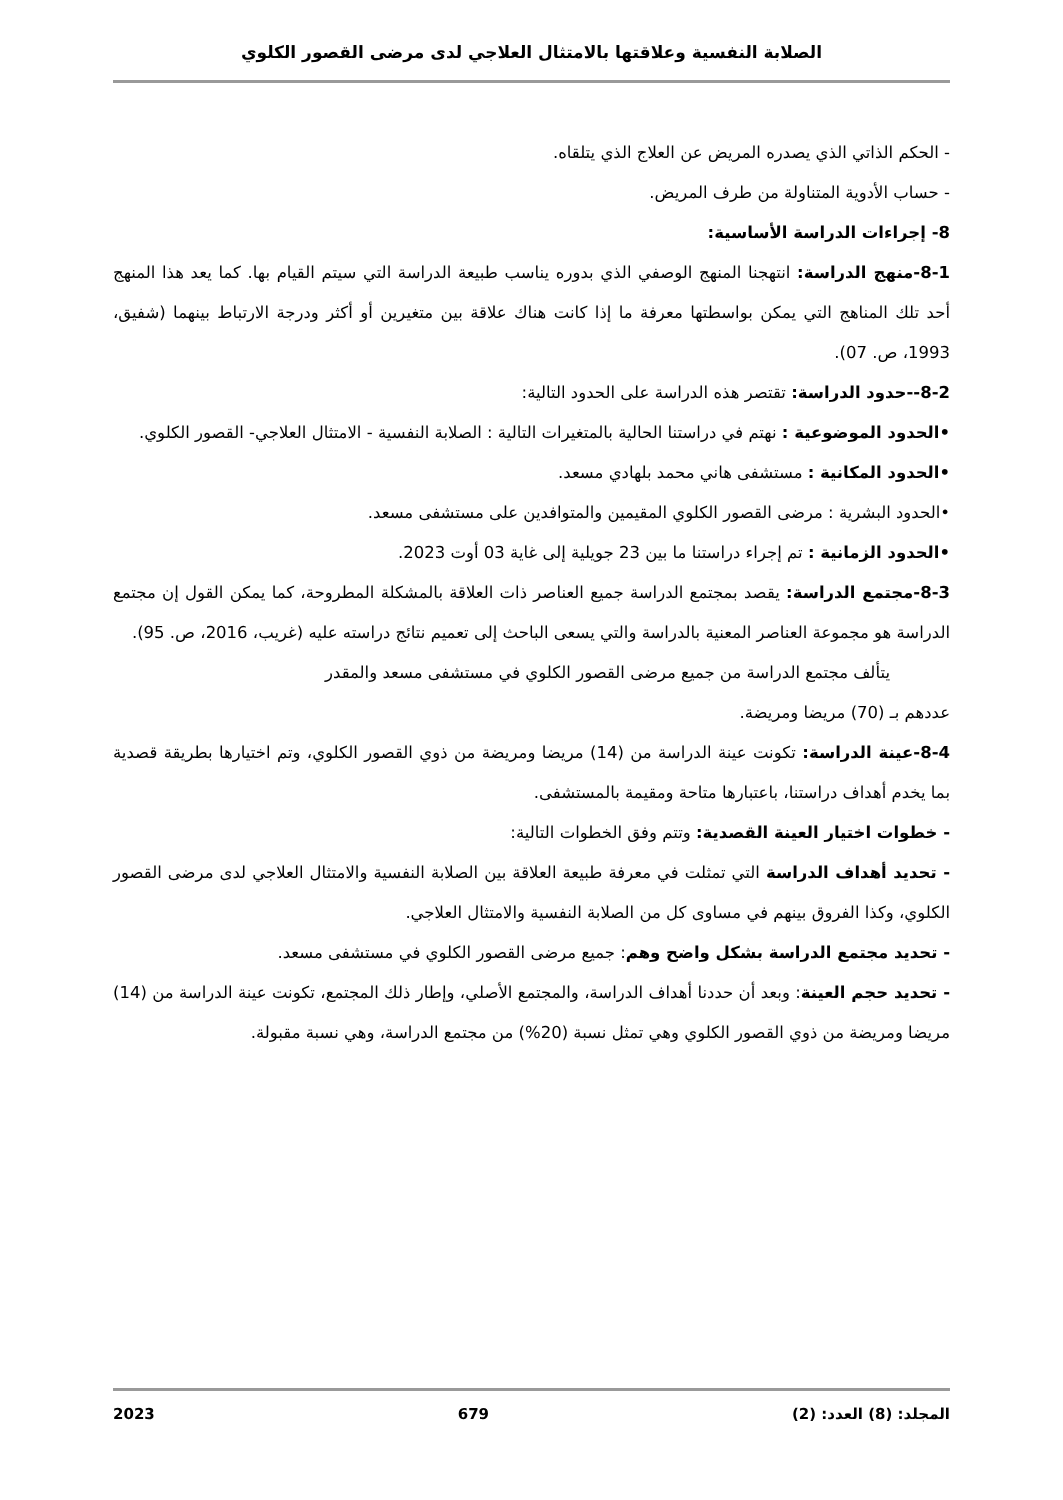الصلابة النفسية وعلاقتها بالامتثال العلاجي لدى مرضى القصور الكلوي
- الحكم الذاتي الذي يصدره المريض عن العلاج الذي يتلقاه.
- حساب الأدوية المتناولة من طرف المريض.
8- إجراءات الدراسة الأساسية:
8-1-منهج الدراسة: انتهجنا المنهج الوصفي الذي بدوره يناسب طبيعة الدراسة التي سيتم القيام بها. كما يعد هذا المنهج أحد تلك المناهج التي يمكن بواسطتها معرفة ما إذا كانت هناك علاقة بين متغيرين أو أكثر ودرجة الارتباط بينهما (شفيق، 1993، ص. 07).
8-2--حدود الدراسة: تقتصر هذه الدراسة على الحدود التالية:
•الحدود الموضوعية : نهتم في دراستنا الحالية بالمتغيرات التالية : الصلابة النفسية - الامتثال العلاجي- القصور الكلوي.
•الحدود المكانية : مستشفى هاني محمد بلهادي مسعد.
•الحدود البشرية : مرضى القصور الكلوي المقيمين والمتوافدين على مستشفى مسعد.
•الحدود الزمانية : تم إجراء دراستنا ما بين 23 جويلية إلى غاية 03 أوت 2023.
8-3-مجتمع الدراسة: يقصد بمجتمع الدراسة جميع العناصر ذات العلاقة بالمشكلة المطروحة، كما يمكن القول إن مجتمع الدراسة هو مجموعة العناصر المعنية بالدراسة والتي يسعى الباحث إلى تعميم نتائج دراسته عليه (غريب، 2016، ص. 95).
يتألف مجتمع الدراسة من جميع مرضى القصور الكلوي في مستشفى مسعد والمقدر
عددهم بـ (70) مريضا ومريضة.
8-4-عينة الدراسة: تكونت عينة الدراسة من (14) مريضا ومريضة من ذوي القصور الكلوي، وتم اختيارها بطريقة قصدية بما يخدم أهداف دراستنا، باعتبارها متاحة ومقيمة بالمستشفى.
- خطوات اختيار العينة القصدية: وتتم وفق الخطوات التالية:
- تحديد أهداف الدراسة التي تمثلت في معرفة طبيعة العلاقة بين الصلابة النفسية والامتثال العلاجي لدى مرضى القصور الكلوي، وكذا الفروق بينهم في مساوى كل من الصلابة النفسية والامتثال العلاجي.
- تحديد مجتمع الدراسة بشكل واضح وهم: جميع مرضى القصور الكلوي في مستشفى مسعد.
- تحديد حجم العينة: وبعد أن حددنا أهداف الدراسة، والمجتمع الأصلي، وإطار ذلك المجتمع، تكونت عينة الدراسة من (14) مريضا ومريضة من ذوي القصور الكلوي وهي تمثل نسبة (20%) من مجتمع الدراسة، وهي نسبة مقبولة.
المجلد: (8) العدد: (2) 679 2023